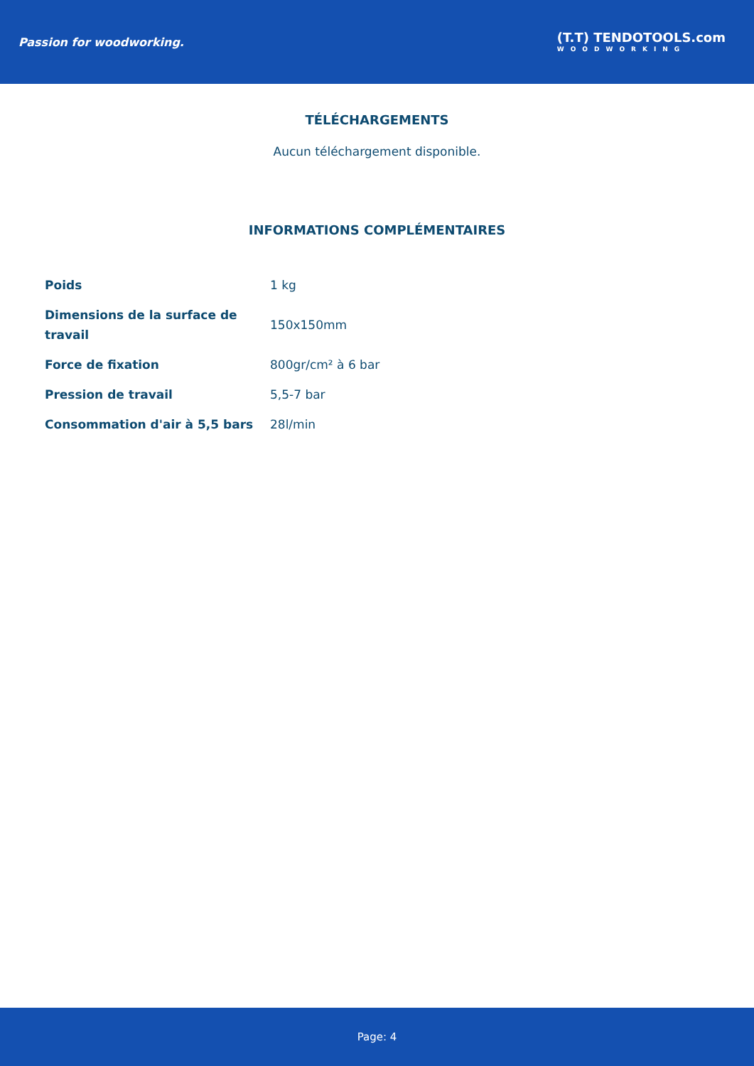Passion for woodworking.
(T.T) TENDOTOOLS.com
WOODWORKING
TÉLÉCHARGEMENTS
Aucun téléchargement disponible.
INFORMATIONS COMPLÉMENTAIRES
| Poids | 1 kg |
| Dimensions de la surface de travail | 150x150mm |
| Force de fixation | 800gr/cm² à 6 bar |
| Pression de travail | 5,5-7 bar |
| Consommation d'air à 5,5 bars | 28l/min |
Page: 4